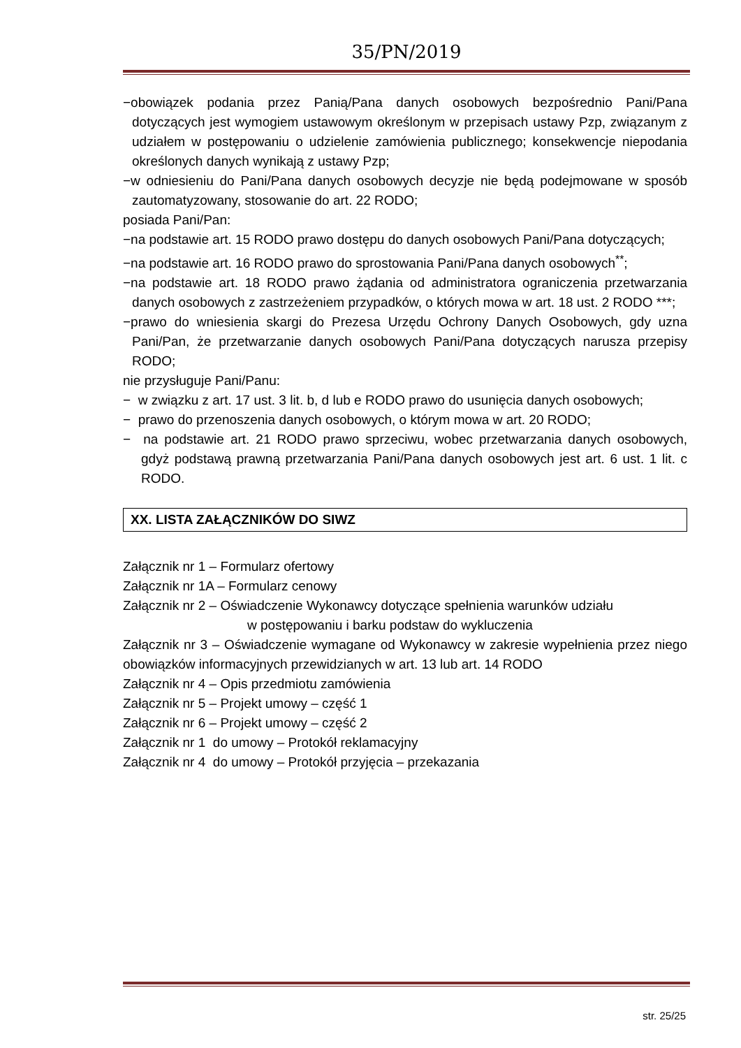35/PN/2019
−obowiązek podania przez Panią/Pana danych osobowych bezpośrednio Pani/Pana dotyczących jest wymogiem ustawowym określonym w przepisach ustawy Pzp, związanym z udziałem w postępowaniu o udzielenie zamówienia publicznego; konsekwencje niepodania określonych danych wynikają z ustawy Pzp;
−w odniesieniu do Pani/Pana danych osobowych decyzje nie będą podejmowane w sposób zautomatyzowany, stosowanie do art. 22 RODO;
posiada Pani/Pan:
−na podstawie art. 15 RODO prawo dostępu do danych osobowych Pani/Pana dotyczących;
−na podstawie art. 16 RODO prawo do sprostowania Pani/Pana danych osobowych<sup>**</sup>;
−na podstawie art. 18 RODO prawo żądania od administratora ograniczenia przetwarzania danych osobowych z zastrzeżeniem przypadków, o których mowa w art. 18 ust. 2 RODO ***;
−prawo do wniesienia skargi do Prezesa Urzędu Ochrony Danych Osobowych, gdy uzna Pani/Pan, że przetwarzanie danych osobowych Pani/Pana dotyczących narusza przepisy RODO;
nie przysługuje Pani/Panu:
− w związku z art. 17 ust. 3 lit. b, d lub e RODO prawo do usunięcia danych osobowych;
− prawo do przenoszenia danych osobowych, o którym mowa w art. 20 RODO;
− na podstawie art. 21 RODO prawo sprzeciwu, wobec przetwarzania danych osobowych, gdyż podstawą prawną przetwarzania Pani/Pana danych osobowych jest art. 6 ust. 1 lit. c RODO.
XX. LISTA ZAŁĄCZNIKÓW DO SIWZ
Załącznik nr 1 – Formularz ofertowy
Załącznik nr 1A – Formularz cenowy
Załącznik nr 2 – Oświadczenie Wykonawcy dotyczące spełnienia warunków udziału
w postępowaniu i barku podstaw do wykluczenia
Załącznik nr 3 – Oświadczenie wymagane od Wykonawcy w zakresie wypełnienia przez niego obowiązków informacyjnych przewidzianych w art. 13 lub art. 14 RODO
Załącznik nr 4 – Opis przedmiotu zamówienia
Załącznik nr 5 – Projekt umowy – część 1
Załącznik nr 6 – Projekt umowy – część 2
Załącznik nr 1 do umowy – Protokół reklamacyjny
Załącznik nr 4 do umowy – Protokół przyjęcia – przekazania
str. 25/25